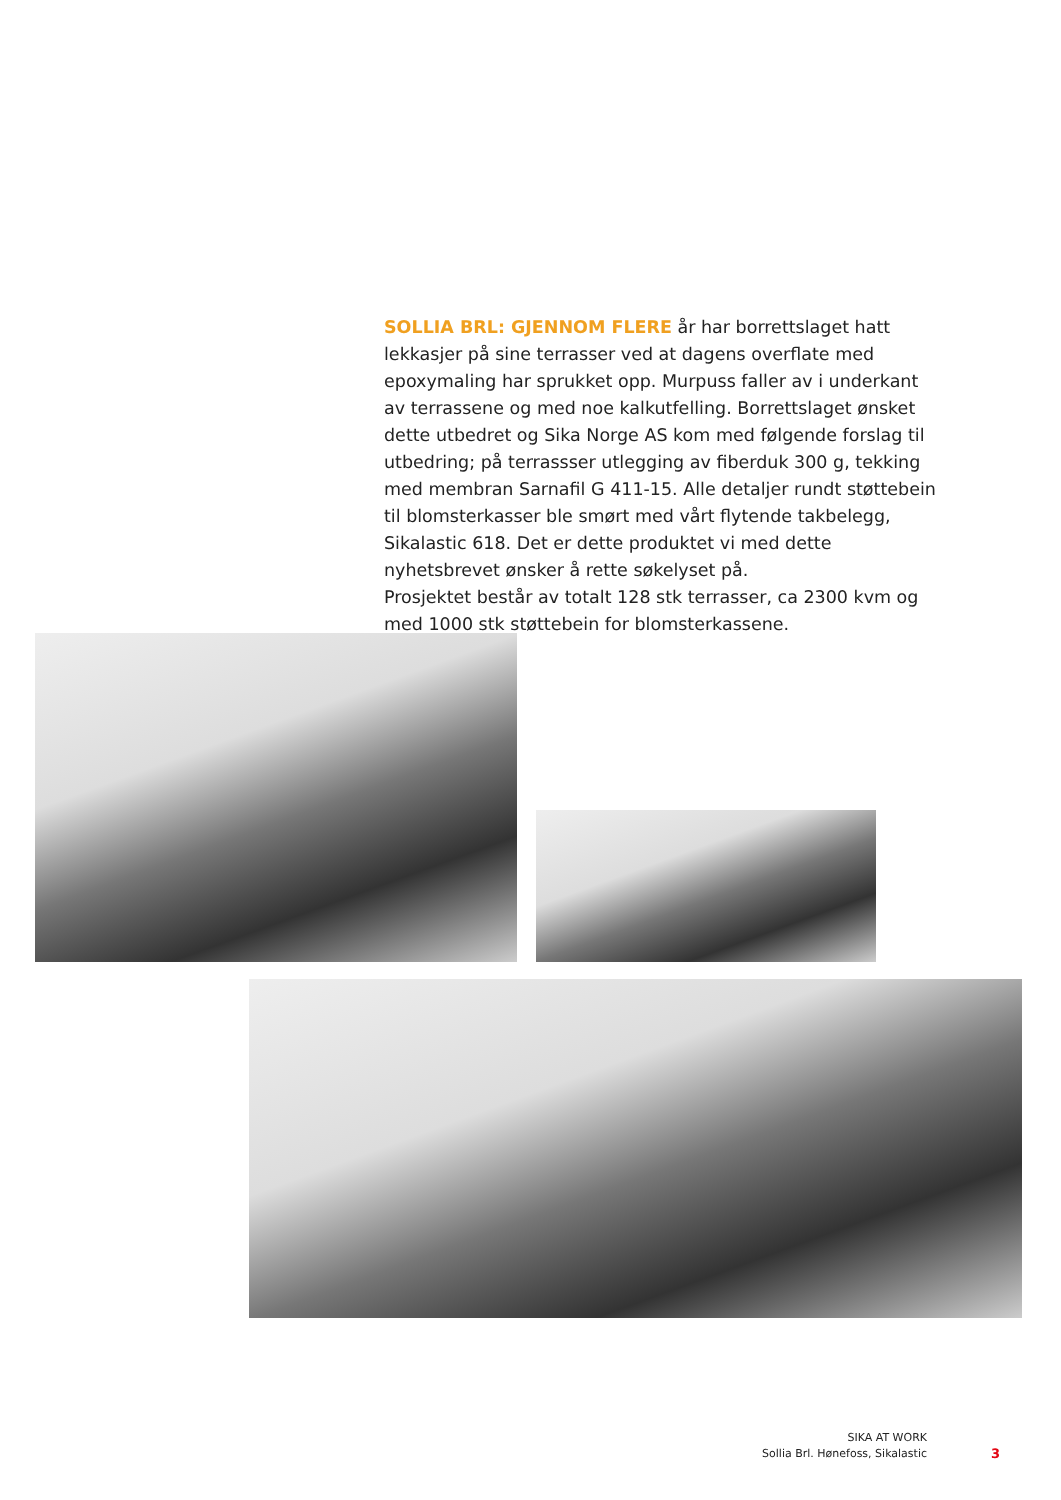SOLLIA BRL: GJENNOM FLERE år har borrettslaget hatt lekkasjer på sine terrasser ved at dagens overflate med epoxymaling har sprukket opp. Murpuss faller av i underkant av terrassene og med noe kalkutfelling. Borrettslaget ønsket dette utbedret og Sika Norge AS kom med følgende forslag til utbedring; på terrassser utlegging av fiberduk 300 g, tekking med membran Sarnafil G 411-15. Alle detaljer rundt støttebein til blomsterkasser ble smørt med vårt flytende takbelegg, Sikalastic 618. Det er dette produktet vi med dette nyhetsbrevet ønsker å rette søkelyset på.
Prosjektet består av totalt 128 stk terrasser, ca 2300 kvm og med 1000 stk støttebein for blomsterkassene.
SIKA AT WORK
Sollia Brl. Hønefoss, Sikalastic
3